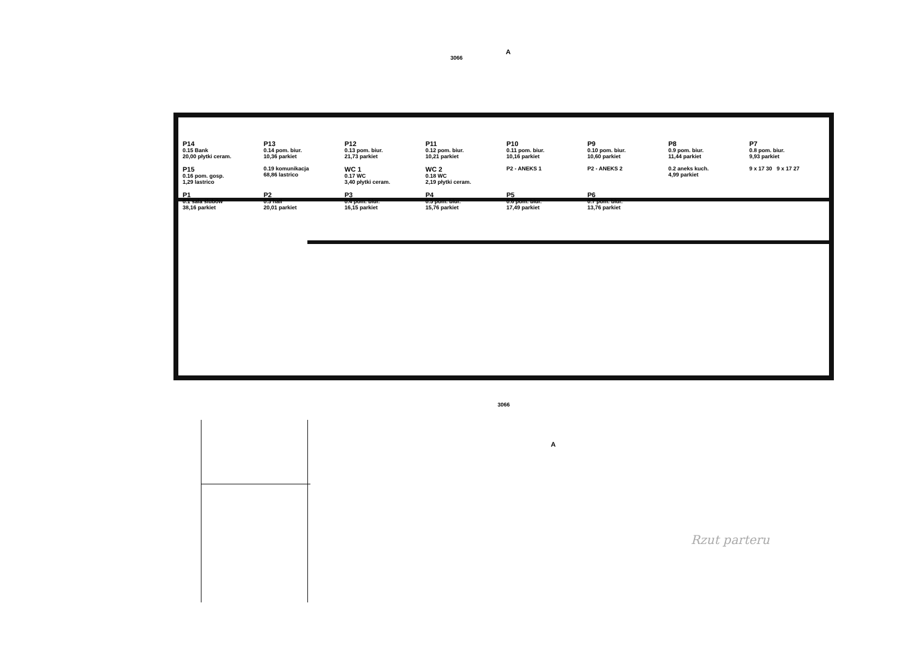A
3066
P14
0.15 Bank
20,00 płytki ceram.
P13
0.14 pom. biur.
10,36 parkiet
P12
0.13 pom. biur.
21,73 parkiet
P11
0.12 pom. biur.
10,21 parkiet
P10
0.11 pom. biur.
10,16 parkiet
P9
0.10 pom. biur.
10,60 parkiet
P8
0.9 pom. biur.
11,44 parkiet
P7
0.8 pom. biur.
9,93 parkiet
P15
0.16 pom. gosp.
1,29 lastrico
0.19 komunikacja
68,86 lastrico
WC 1
0.17 WC
3,40 płytki ceram.
WC 2
0.18 WC
2,19 płytki ceram.
P2 - ANEKS 1
P2 - ANEKS 2
0.2 aneks kuch.
4,99 parkiet
9 x 17 30 9 x 17 27
P1
0.1 sala ślubów
38,16 parkiet
P2
0.3 hall
20,01 parkiet
P3
0.4 pom. biur.
16,15 parkiet
P4
0.5 pom. biur.
15,76 parkiet
P5
0.6 pom. biur.
17,49 parkiet
P6
0.7 pom. biur.
13,76 parkiet
3066
A
Rzut parteru